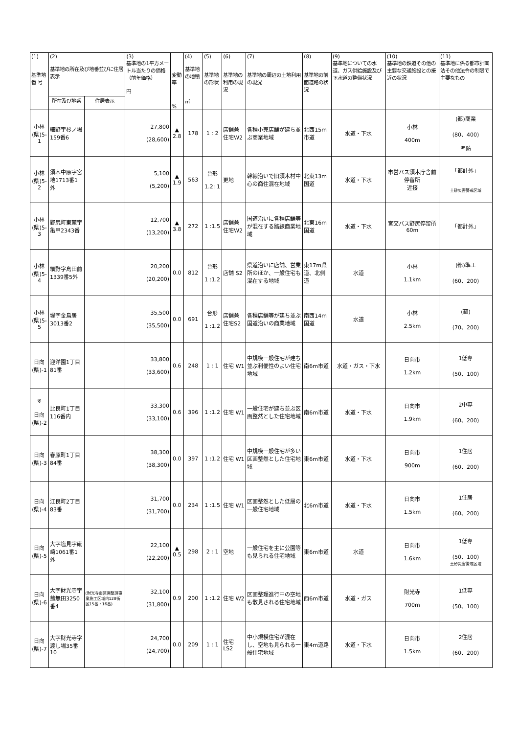| (1) 基準地 番 号 | (2) 基準地の所在及び地番並びに住居表示 | | (3) 基準地の1平方メートル当たりの価格 （前年価格） 円 | 変動率 % | (4) 基準地の地積 ㎡ | (5) 基準地の形状 | (6) 基準地の利用の現況 | (7) 基準地の周辺の土地利用の現況 | (8) 基準地の前面道路の状況 | (9) 基準地についての水道、ガス供給施設及び下水道の整備状況 | (10) 基準地の鉄道その他の主要な交通施設との接近の状況 | (11) 基準地に係る都市計画法その他法令の制限で主要なもの |
| --- | --- | --- | --- | --- | --- | --- | --- | --- | --- | --- | --- | --- |
| | 所在及び地番 | 住居表示 | | | | | | | | | | |
| 小林 (県)5-1 | 細野字杉ノ場159番6 | | 27,800 (28,600) | ▲ 2.8 | 178 | 1 : 2 | 店舗兼住宅W2 | 各種小売店舗が建ち並ぶ商業地域 | 北西15m市道 | 水道・下水 | 小林 400m | (都)商業 (80、400) 準防 |
| 小林 (県)5-2 | 須木中原字宮地1713番1外 | | 5,100 (5,200) | ▲ 1.9 | 563 | 台形 1.2: 1 | 更地 | 幹線沿いで旧須木村中心の商住混在地域 | 北東13m国道 | 水道・下水 | 市営バス須木庁舎前停留所 近接 | 「都計外」 土砂災害警戒区域 |
| 小林 (県)5-3 | 野尻町東麓字亀甲2343番 | | 12,700 (13,200) | ▲ 3.8 | 272 | 1 :1.5 | 店舗兼住宅W2 | 国道沿いに各種店舗等が混在する路線商業地域 | 北東16m国道 | 水道・下水 | 宮交バス野尻停留所 60m | 「都計外」 |
| 小林 (県)5-4 | 細野字島田前1339番5外 | | 20,200 (20,200) | 0.0 | 812 | 台形 1 :1.2 | 店舗 S2 | 県道沿いに店舗、営業所のほか、一般住宅も混在する地域 | 東17m県道、北側道 | 水道 | 小林 1.1km | (都)準工 (60、200) |
| 小林 (県)5-5 | 堤字金鳥居3013番2 | | 35,500 (35,500) | 0.0 | 691 | 台形 1 :1.2 | 店舗兼住宅S2 | 各種店舗等が建ち並ぶ国道沿いの商業地域 | 南西14m国道 | 水道 | 小林 2.5km | (都) (70、200) |
| 日向 (県)-1 | 迎洋園1丁目81番 | | 33,800 (33,600) | 0.6 | 248 | 1 : 1 | 住宅 W1 | 中規模一般住宅が建ち並ぶ利便性のよい住宅地域 | 南6m市道 | 水道・ガス・下水 | 日向市 1.2km | 1低専 (50、100) |
| ※ 日向 (県)-2 | 比良町1丁目116番内 | | 33,300 (33,100) | 0.6 | 396 | 1 :1.2 | 住宅 W1 | 一般住宅が建ち並ぶ区画整然とした住宅地域 | 南6m市道 | 水道・下水 | 日向市 1.9km | 2中専 (60、200) |
| 日向 (県)-3 | 春原町1丁目84番 | | 38,300 (38,300) | 0.0 | 397 | 1 :1.2 | 住宅 W1 | 中規模一般住宅が多い区画整然とした住宅地域 | 東6m市道 | 水道・下水 | 日向市 900m | 1住居 (60、200) |
| 日向 (県)-4 | 江良町2丁目83番 | | 31,700 (31,700) | 0.0 | 234 | 1 :1.5 | 住宅 W1 | 区画整然とした低層の一般住宅地域 | 北6m市道 | 水道・下水 | 日向市 1.5km | 1住居 (60、200) |
| 日向 (県)-5 | 大字塩見字硴崎1061番1外 | | 22,100 (22,200) | ▲ 0.5 | 298 | 2 : 1 | 空地 | 一般住宅を主に公園等も見られる住宅地域 | 東6m市道 | 水道 | 日向市 1.6km | 1低専 (50、100) 土砂災害警戒区域 |
| 日向 (県)-6 | 大字財光寺字菰無田3250番4 | (財光寺南区画整理事業施工区域内128街区15番・16番) | 32,100 (31,800) | 0.9 | 200 | 1 :1.2 | 住宅 W2 | 区画整理進行中の空地も散見される住宅地域 | 西6m市道 | 水道・ガス | 財光寺 700m | 1低専 (50、100) |
| 日向 (県)-7 | 大字財光寺字渡し場35番10 | | 24,700 (24,700) | 0.0 | 209 | 1 : 1 | 住宅 LS2 | 中小規模住宅が混在し、空地も見られる一般住宅地域 | 東4m道路 | 水道・下水 | 日向市 1.5km | 2住居 (60、200) |